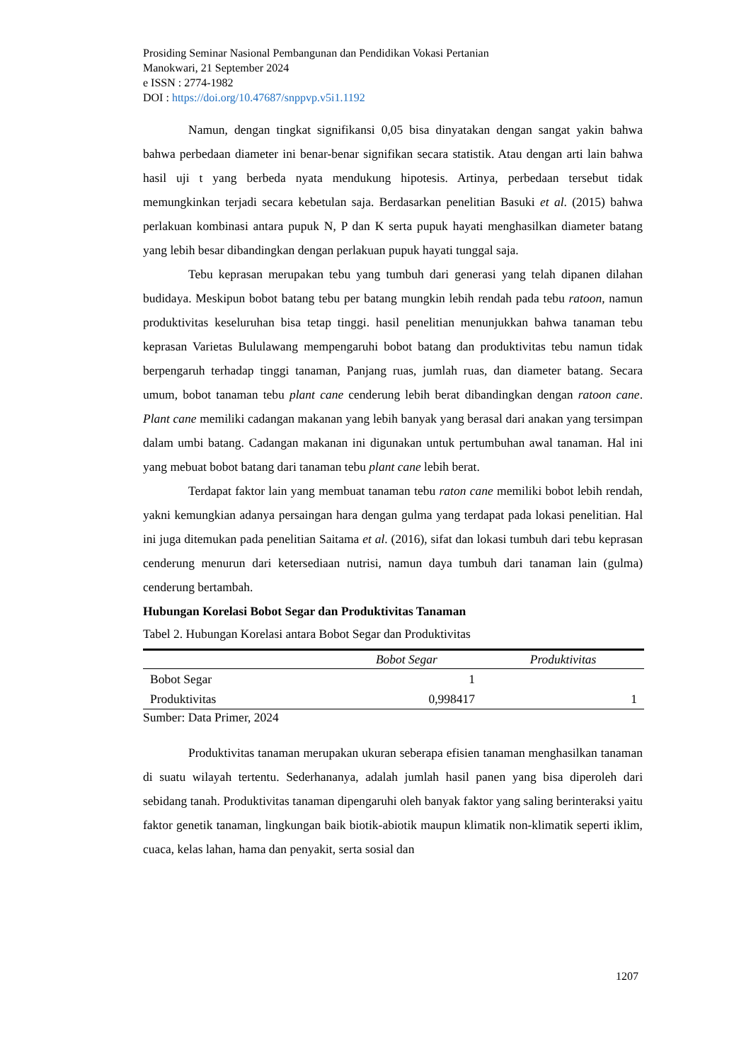Prosiding Seminar Nasional Pembangunan dan Pendidikan Vokasi Pertanian
Manokwari, 21 September 2024
e ISSN : 2774-1982
DOI : https://doi.org/10.47687/snppvp.v5i1.1192
Namun, dengan tingkat signifikansi 0,05 bisa dinyatakan dengan sangat yakin bahwa bahwa perbedaan diameter ini benar-benar signifikan secara statistik. Atau dengan arti lain bahwa hasil uji t yang berbeda nyata mendukung hipotesis. Artinya, perbedaan tersebut tidak memungkinkan terjadi secara kebetulan saja. Berdasarkan penelitian Basuki et al. (2015) bahwa perlakuan kombinasi antara pupuk N, P dan K serta pupuk hayati menghasilkan diameter batang yang lebih besar dibandingkan dengan perlakuan pupuk hayati tunggal saja.
Tebu keprasan merupakan tebu yang tumbuh dari generasi yang telah dipanen dilahan budidaya. Meskipun bobot batang tebu per batang mungkin lebih rendah pada tebu ratoon, namun produktivitas keseluruhan bisa tetap tinggi. hasil penelitian menunjukkan bahwa tanaman tebu keprasan Varietas Bululawang mempengaruhi bobot batang dan produktivitas tebu namun tidak berpengaruh terhadap tinggi tanaman, Panjang ruas, jumlah ruas, dan diameter batang. Secara umum, bobot tanaman tebu plant cane cenderung lebih berat dibandingkan dengan ratoon cane. Plant cane memiliki cadangan makanan yang lebih banyak yang berasal dari anakan yang tersimpan dalam umbi batang. Cadangan makanan ini digunakan untuk pertumbuhan awal tanaman. Hal ini yang mebuat bobot batang dari tanaman tebu plant cane lebih berat.
Terdapat faktor lain yang membuat tanaman tebu raton cane memiliki bobot lebih rendah, yakni kemungkian adanya persaingan hara dengan gulma yang terdapat pada lokasi penelitian. Hal ini juga ditemukan pada penelitian Saitama et al. (2016), sifat dan lokasi tumbuh dari tebu keprasan cenderung menurun dari ketersediaan nutrisi, namun daya tumbuh dari tanaman lain (gulma) cenderung bertambah.
Hubungan Korelasi Bobot Segar dan Produktivitas Tanaman
Tabel 2. Hubungan Korelasi antara Bobot Segar dan Produktivitas
| | Bobot Segar | Produktivitas |
| --- | --- | --- |
| Bobot Segar | 1 | |
| Produktivitas | 0,998417 | 1 |
Sumber: Data Primer, 2024
Produktivitas tanaman merupakan ukuran seberapa efisien tanaman menghasilkan tanaman di suatu wilayah tertentu. Sederhananya, adalah jumlah hasil panen yang bisa diperoleh dari sebidang tanah. Produktivitas tanaman dipengaruhi oleh banyak faktor yang saling berinteraksi yaitu faktor genetik tanaman, lingkungan baik biotik-abiotik maupun klimatik non-klimatik seperti iklim, cuaca, kelas lahan, hama dan penyakit, serta sosial dan
1207